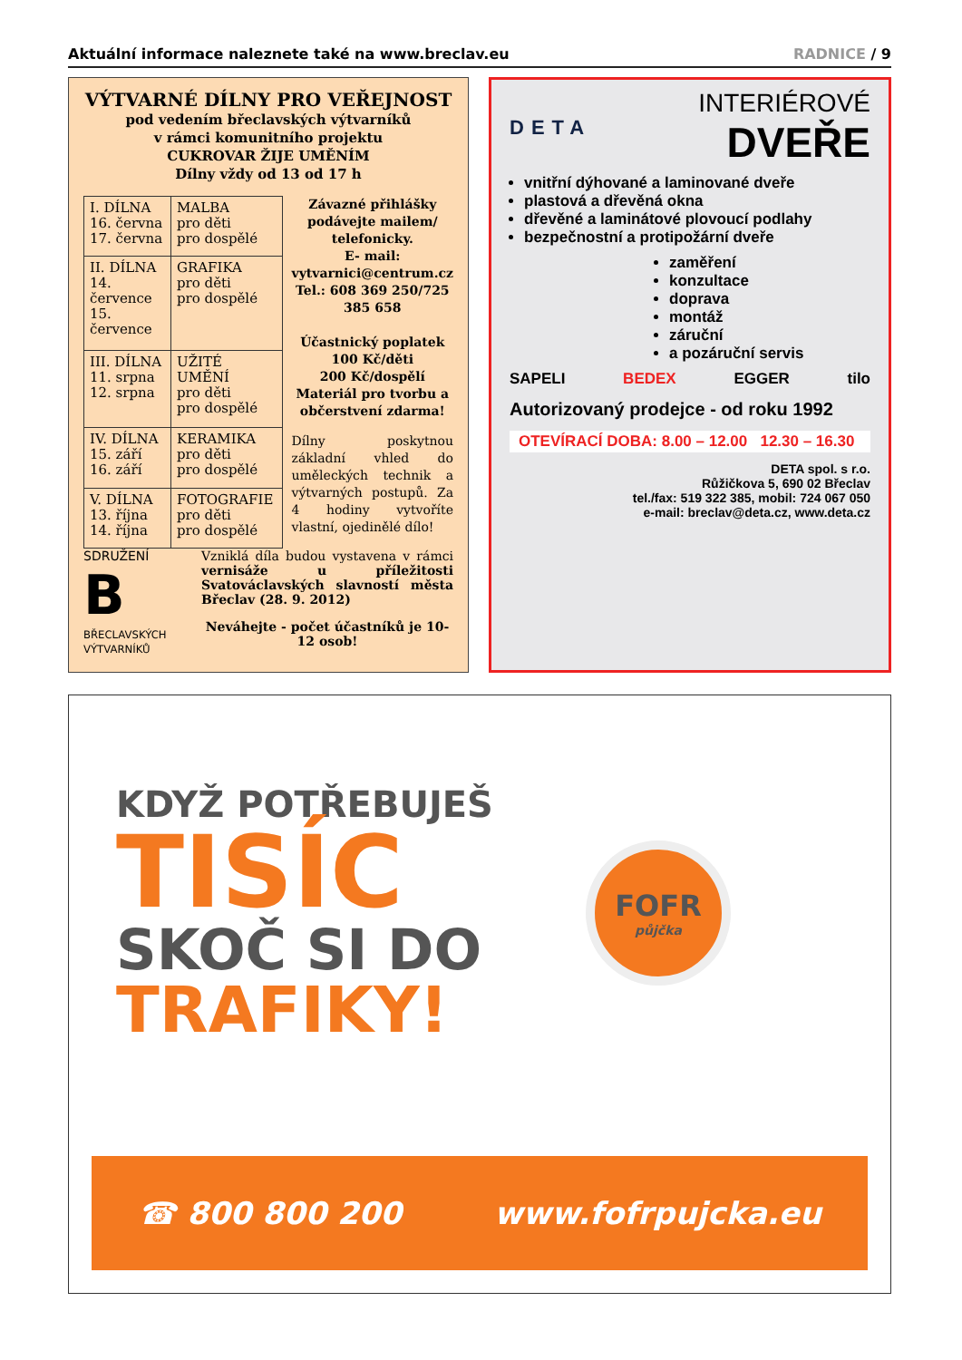Aktuální informace naleznete také na www.breclav.eu RADNICE / 9
VÝTVARNÉ DÍLNY PRO VEŘEJNOST
pod vedením břeclavských výtvarníků
v rámci komunitního projektu
CUKROVAR ŽIJE UMĚNÍM
Dílny vždy od 13 od 17 h
| I. DÍLNA 16. června 17. června | MALBA pro děti pro dospělé |
| II. DÍLNA 14. července 15. července | GRAFIKA pro děti pro dospělé |
| III. DÍLNA 11. srpna 12. srpna | UŽITÉ UMĚNÍ pro děti pro dospělé |
| IV. DÍLNA 15. září 16. září | KERAMIKA pro děti pro dospělé |
| V. DÍLNA 13. října 14. října | FOTOGRAFIE pro děti pro dospělé |
Závazné přihlášky podávejte mailem/ telefonicky.
E- mail:
vytvarnici@centrum.cz
Tel.: 608 369 250/725 385 658
Účastnický poplatek
100 Kč/děti
200 Kč/dospělí
Materiál pro tvorbu a občerstvení zdarma!
Dílny poskytnou základní vhled do uměleckých technik a výtvarných postupů. Za 4 hodiny vytvoříte vlastní, ojedinělé dílo!
SDRUŽENÍ
B
BŘECLAVSKÝCH VÝTVARNÍKŮ
Vzniklá díla budou vystavena v rámci vernisáže u příležitosti Svatováclavských slavností města Břeclav (28. 9. 2012)
Neváhejte - počet účastníků je 10-12 osob!
DETA
INTERIÉROVÉ
DVEŘE
vnitřní dýhované a laminované dveře
plastová a dřevěná okna
dřevěné a laminátové plovoucí podlahy
bezpečnostní a protipožární dveře
zaměření
konzultace
doprava
montáž
záruční
a pozáruční servis
SAPELI BEDEX EGGER tilo
Autorizovaný prodejce - od roku 1992
OTEVÍRACÍ DOBA: 8.00 – 12.00 12.30 – 16.30
DETA spol. s r.o.
Růžičkova 5, 690 02 Břeclav
tel./fax: 519 322 385, mobil: 724 067 050
e-mail: breclav@deta.cz, www.deta.cz
KDYŽ POTŘEBUJEŠ
TISÍC
SKOČ SI DO
TRAFIKY!
FOFR
půjčka
☎ 800 800 200 www.fofrpujcka.eu